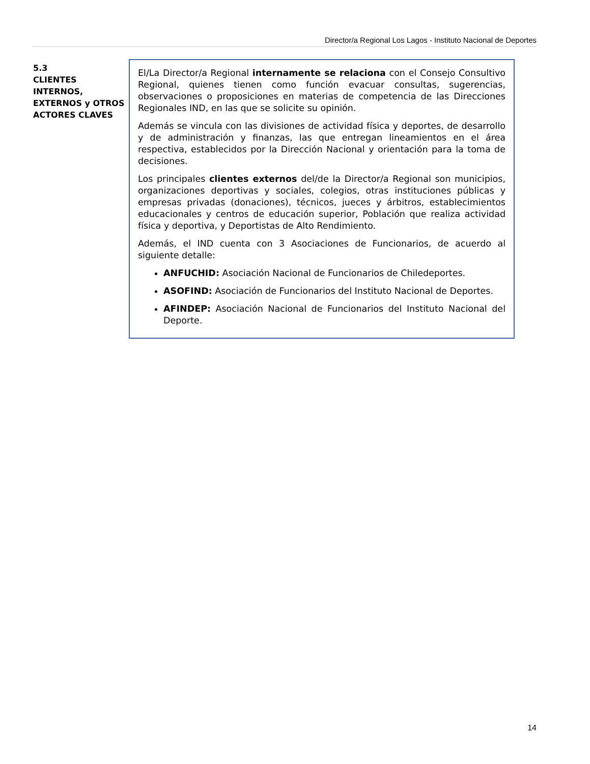Director/a Regional Los Lagos - Instituto Nacional de Deportes
5.3
CLIENTES INTERNOS, EXTERNOS y OTROS ACTORES CLAVES
El/La Director/a Regional internamente se relaciona con el Consejo Consultivo Regional, quienes tienen como función evacuar consultas, sugerencias, observaciones o proposiciones en materias de competencia de las Direcciones Regionales IND, en las que se solicite su opinión.
Además se vincula con las divisiones de actividad física y deportes, de desarrollo y de administración y finanzas, las que entregan lineamientos en el área respectiva, establecidos por la Dirección Nacional y orientación para la toma de decisiones.
Los principales clientes externos del/de la Director/a Regional son municipios, organizaciones deportivas y sociales, colegios, otras instituciones públicas y empresas privadas (donaciones), técnicos, jueces y árbitros, establecimientos educacionales y centros de educación superior, Población que realiza actividad física y deportiva, y Deportistas de Alto Rendimiento.
Además, el IND cuenta con 3 Asociaciones de Funcionarios, de acuerdo al siguiente detalle:
ANFUCHID: Asociación Nacional de Funcionarios de Chiledeportes.
ASOFIND: Asociación de Funcionarios del Instituto Nacional de Deportes.
AFINDEP: Asociación Nacional de Funcionarios del Instituto Nacional del Deporte.
14